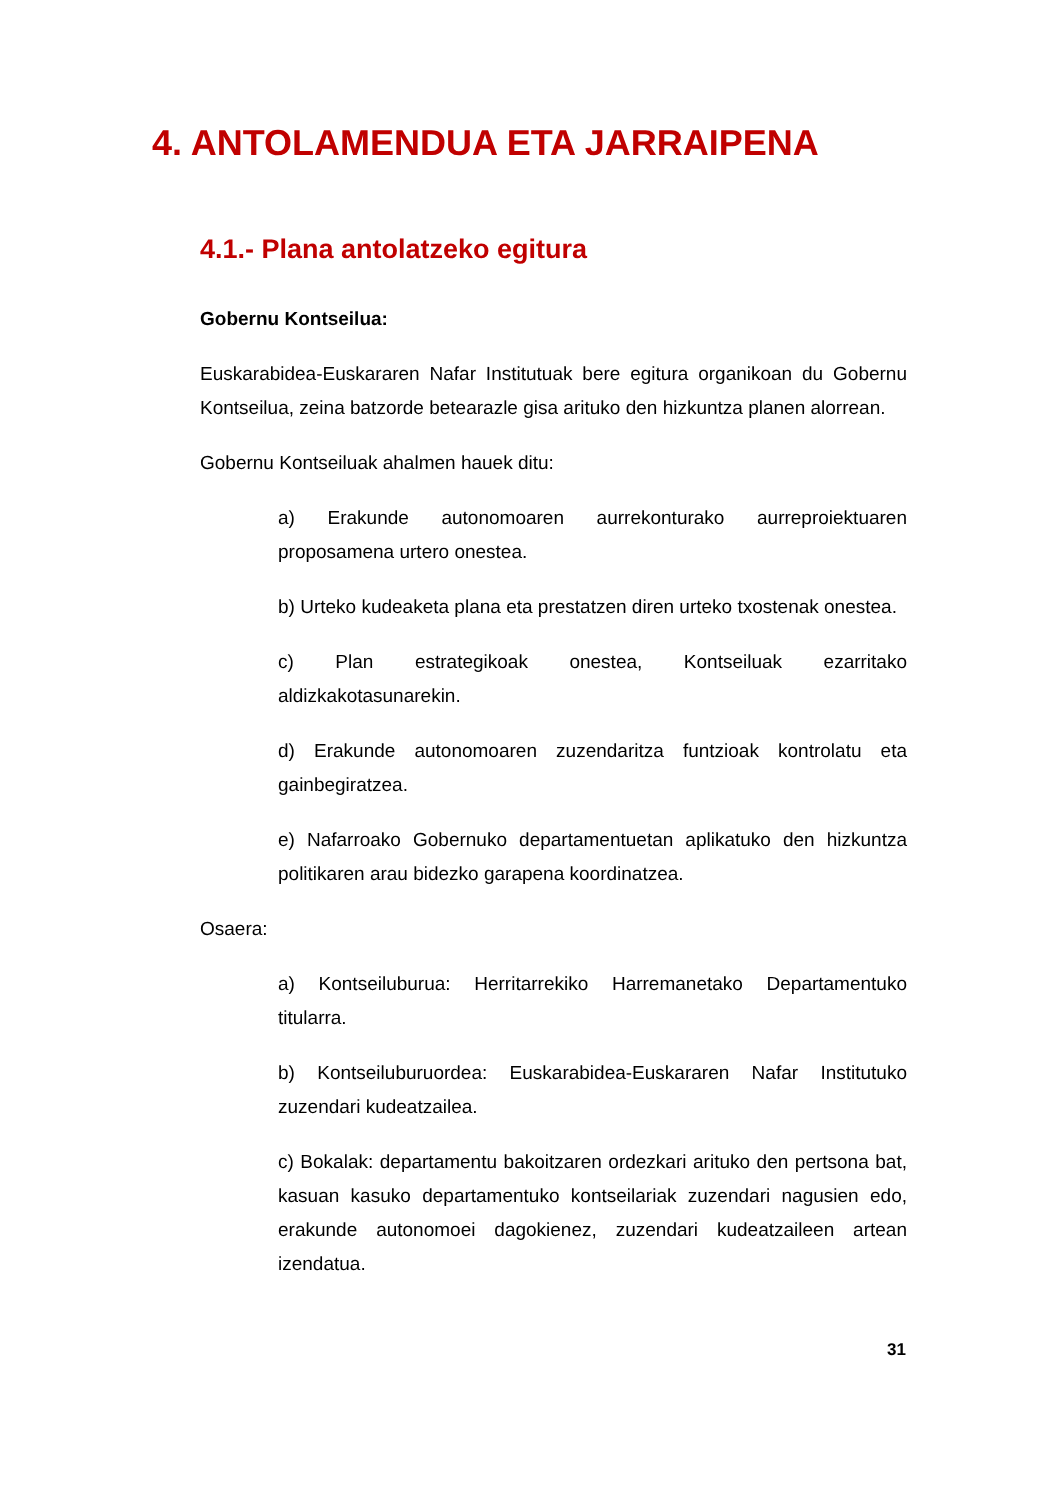4. ANTOLAMENDUA ETA JARRAIPENA
4.1.- Plana antolatzeko egitura
Gobernu Kontseilua:
Euskarabidea-Euskararen Nafar Institutuak bere egitura organikoan du Gobernu Kontseilua, zeina batzorde betearazle gisa arituko den hizkuntza planen alorrean.
Gobernu Kontseiluak ahalmen hauek ditu:
a) Erakunde autonomoaren aurrekonturako aurreproiektuaren proposamena urtero onestea.
b) Urteko kudeaketa plana eta prestatzen diren urteko txostenak onestea.
c) Plan estrategikoak onestea, Kontseiluak ezarritako aldizkakotasunarekin.
d) Erakunde autonomoaren zuzendaritza funtzioak kontrolatu eta gainbegiratzea.
e) Nafarroako Gobernuko departamentuetan aplikatuko den hizkuntza politikaren arau bidezko garapena koordinatzea.
Osaera:
a) Kontseiluburua: Herritarrekiko Harremanetako Departamentuko titularra.
b) Kontseiluburuordea: Euskarabidea-Euskararen Nafar Institutuko zuzendari kudeatzailea.
c) Bokalak: departamentu bakoitzaren ordezkari arituko den pertsona bat, kasuan kasuko departamentuko kontseilariak zuzendari nagusien edo, erakunde autonomoei dagokienez, zuzendari kudeatzaileen artean izendatua.
31